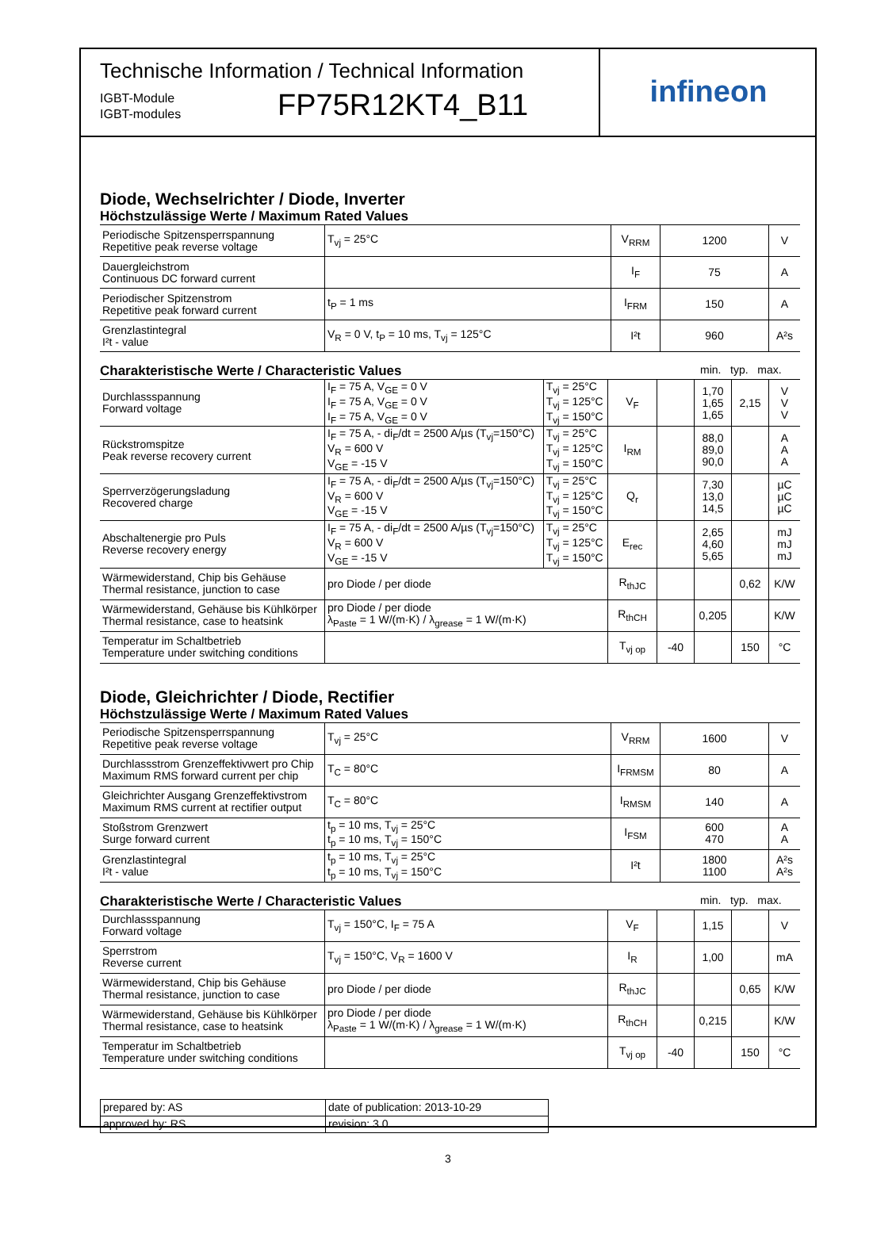Technische Information / Technical Information
IGBT-Module
IGBT-modules
FP75R12KT4_B11
infineon
Diode, Wechselrichter / Diode, Inverter
Höchstzulässige Werte / Maximum Rated Values
| Periodische Spitzensperrspannung Repetitive peak reverse voltage | T<sub>vj</sub> = 25°C | V<sub>RRM</sub> | 1200 | V |
| Dauergleichstrom Continuous DC forward current | | I<sub>F</sub> | 75 | A |
| Periodischer Spitzenstrom Repetitive peak forward current | t<sub>P</sub> = 1 ms | I<sub>FRM</sub> | 150 | A |
| Grenzlastintegral I²t - value | V<sub>R</sub> = 0 V, t<sub>P</sub> = 10 ms, T<sub>vj</sub> = 125°C | I²t | 960 | A²s |
Charakteristische Werte / Characteristic Values min. typ. max.
| Durchlassspannung Forward voltage | I<sub>F</sub> = 75 A, V<sub>GE</sub> = 0 V I<sub>F</sub> = 75 A, V<sub>GE</sub> = 0 V I<sub>F</sub> = 75 A, V<sub>GE</sub> = 0 V | T<sub>vj</sub> = 25°C T<sub>vj</sub> = 125°C T<sub>vj</sub> = 150°C | V<sub>F</sub> | | 1,70 1,65 1,65 | 2,15 | V V V |
| Rückstromspitze Peak reverse recovery current | I<sub>F</sub> = 75 A, - di<sub>F</sub>/dt = 2500 A/µs (T<sub>vj</sub>=150°C) V<sub>R</sub> = 600 V V<sub>GE</sub> = -15 V | T<sub>vj</sub> = 25°C T<sub>vj</sub> = 125°C T<sub>vj</sub> = 150°C | I<sub>RM</sub> | | 88,0 89,0 90,0 | | A A A |
| Sperrverzögerungsladung Recovered charge | I<sub>F</sub> = 75 A, - di<sub>F</sub>/dt = 2500 A/µs (T<sub>vj</sub>=150°C) V<sub>R</sub> = 600 V V<sub>GE</sub> = -15 V | T<sub>vj</sub> = 25°C T<sub>vj</sub> = 125°C T<sub>vj</sub> = 150°C | Q<sub>r</sub> | | 7,30 13,0 14,5 | | µC µC µC |
| Abschaltenergie pro Puls Reverse recovery energy | I<sub>F</sub> = 75 A, - di<sub>F</sub>/dt = 2500 A/µs (T<sub>vj</sub>=150°C) V<sub>R</sub> = 600 V V<sub>GE</sub> = -15 V | T<sub>vj</sub> = 25°C T<sub>vj</sub> = 125°C T<sub>vj</sub> = 150°C | E<sub>rec</sub> | | 2,65 4,60 5,65 | | mJ mJ mJ |
| Wärmewiderstand, Chip bis Gehäuse Thermal resistance, junction to case | pro Diode / per diode | | R<sub>thJC</sub> | | | 0,62 | K/W |
| Wärmewiderstand, Gehäuse bis Kühlkörper Thermal resistance, case to heatsink | pro Diode / per diode λ<sub>Paste</sub> = 1 W/(m·K) / λ<sub>grease</sub> = 1 W/(m·K) | | R<sub>thCH</sub> | | 0,205 | | K/W |
| Temperatur im Schaltbetrieb Temperature under switching conditions | | | T<sub>vj op</sub> | -40 | | 150 | °C |
Diode, Gleichrichter / Diode, Rectifier
Höchstzulässige Werte / Maximum Rated Values
| Periodische Spitzensperrspannung Repetitive peak reverse voltage | T<sub>vj</sub> = 25°C | V<sub>RRM</sub> | 1600 | V |
| Durchlassstrom Grenzeffektivwert pro Chip Maximum RMS forward current per chip | T<sub>C</sub> = 80°C | I<sub>FRMSM</sub> | 80 | A |
| Gleichrichter Ausgang Grenzeffektivstrom Maximum RMS current at rectifier output | T<sub>C</sub> = 80°C | I<sub>RMSM</sub> | 140 | A |
| Stoßstrom Grenzwert Surge forward current | t<sub>p</sub> = 10 ms, T<sub>vj</sub> = 25°C t<sub>p</sub> = 10 ms, T<sub>vj</sub> = 150°C | I<sub>FSM</sub> | 600 470 | A A |
| Grenzlastintegral I²t - value | t<sub>p</sub> = 10 ms, T<sub>vj</sub> = 25°C t<sub>p</sub> = 10 ms, T<sub>vj</sub> = 150°C | I²t | 1800 1100 | A²s A²s |
Charakteristische Werte / Characteristic Values min. typ. max.
| Durchlassspannung Forward voltage | T<sub>vj</sub> = 150°C, I<sub>F</sub> = 75 A | V<sub>F</sub> | | 1,15 | | V |
| Sperrstrom Reverse current | T<sub>vj</sub> = 150°C, V<sub>R</sub> = 1600 V | I<sub>R</sub> | | 1,00 | | mA |
| Wärmewiderstand, Chip bis Gehäuse Thermal resistance, junction to case | pro Diode / per diode | R<sub>thJC</sub> | | | 0,65 | K/W |
| Wärmewiderstand, Gehäuse bis Kühlkörper Thermal resistance, case to heatsink | pro Diode / per diode λ<sub>Paste</sub> = 1 W/(m·K) / λ<sub>grease</sub> = 1 W/(m·K) | R<sub>thCH</sub> | | 0,215 | | K/W |
| Temperatur im Schaltbetrieb Temperature under switching conditions | | T<sub>vj op</sub> | -40 | | 150 | °C |
| prepared by: AS | date of publication: 2013-10-29 |
| approved by: RS | revision: 3.0 |
3